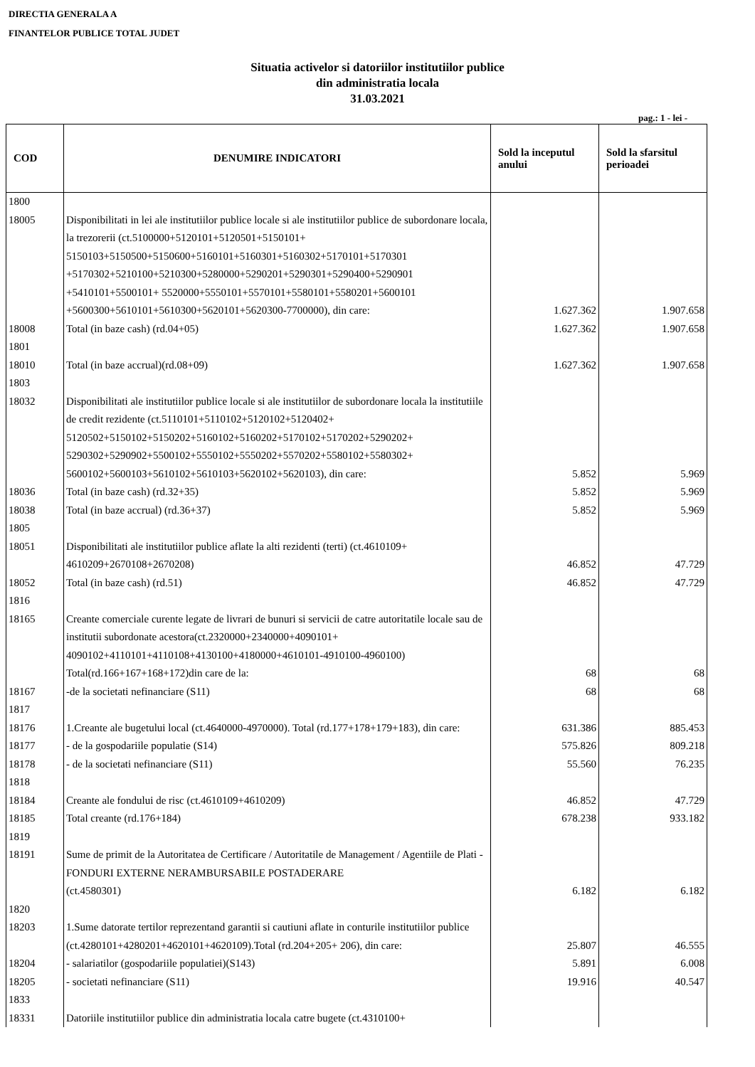DIRECTIA GENERALA A
FINANTELOR PUBLICE TOTAL JUDET
Situatia activelor si datoriilor institutiilor publice
din administratia locala
31.03.2021
pag.: 1 - lei -
| COD | DENUMIRE INDICATORI | Sold la inceputul anului | Sold la sfarsitul perioadei |
| --- | --- | --- | --- |
| 1800 | | | |
| 18005 | Disponibilitati in lei ale institutiilor publice locale si ale institutiilor publice de subordonare locala, la trezorerii (ct.5100000+5120101+5120501+5150101+ 5150103+5150500+5150600+5160101+5160301+5160302+5170101+5170301 +5170302+5210100+5210300+5280000+5290201+5290301+5290400+5290901 +5410101+5500101+ 5520000+5550101+5570101+5580101+5580201+5600101 +5600300+5610101+5610300+5620101+5620300-7700000), din care: | 1.627.362 | 1.907.658 |
| 18008 | Total (in baze cash) (rd.04+05) | 1.627.362 | 1.907.658 |
| 1801 | | | |
| 18010 | Total (in baze accrual)(rd.08+09) | 1.627.362 | 1.907.658 |
| 1803 | | | |
| 18032 | Disponibilitati ale institutiilor publice locale si ale institutiilor de subordonare locala la institutiile de credit rezidente (ct.5110101+5110102+5120102+5120402+ 5120502+5150102+5150202+5160102+5160202+5170102+5170202+5290202+ 5290302+5290902+5500102+5550102+5550202+5570202+5580102+5580302+ 5600102+5600103+5610102+5610103+5620102+5620103), din care: | 5.852 | 5.969 |
| 18036 | Total (in baze cash) (rd.32+35) | 5.852 | 5.969 |
| 18038 | Total (in baze accrual) (rd.36+37) | 5.852 | 5.969 |
| 1805 | | | |
| 18051 | Disponibilitati ale institutiilor publice aflate la alti rezidenti (terti) (ct.4610109+ 4610209+2670108+2670208) | 46.852 | 47.729 |
| 18052 | Total (in baze cash) (rd.51) | 46.852 | 47.729 |
| 1816 | | | |
| 18165 | Creante comerciale curente legate de livrari de bunuri si servicii de catre autoritatile locale sau de institutii subordonate acestora(ct.2320000+2340000+4090101+ 4090102+4110101+4110108+4130100+4180000+4610101-4910100-4960100) Total(rd.166+167+168+172)din care de la: | 68 | 68 |
| 18167 | -de la societati nefinanciare (S11) | 68 | 68 |
| 1817 | | | |
| 18176 | 1.Creante ale bugetului local (ct.4640000-4970000). Total (rd.177+178+179+183), din care: | 631.386 | 885.453 |
| 18177 | - de la gospodariile populatie (S14) | 575.826 | 809.218 |
| 18178 | - de la societati nefinanciare (S11) | 55.560 | 76.235 |
| 1818 | | | |
| 18184 | Creante ale fondului de risc (ct.4610109+4610209) | 46.852 | 47.729 |
| 18185 | Total creante (rd.176+184) | 678.238 | 933.182 |
| 1819 | | | |
| 18191 | Sume de primit de la Autoritatea de Certificare / Autoritatile de Management / Agentiile de Plati - FONDURI EXTERNE NERAMBURSABILE POSTADERARE (ct.4580301) | 6.182 | 6.182 |
| 1820 | | | |
| 18203 | 1.Sume datorate tertilor reprezentand garantii si cautiuni aflate in conturile institutiilor publice (ct.4280101+4280201+4620101+4620109).Total (rd.204+205+ 206), din care: | 25.807 | 46.555 |
| 18204 | - salariatilor (gospodariile populatiei)(S143) | 5.891 | 6.008 |
| 18205 | - societati nefinanciare (S11) | 19.916 | 40.547 |
| 1833 | | | |
| 18331 | Datoriile institutiilor publice din administratia locala catre bugete (ct.4310100+ | | |